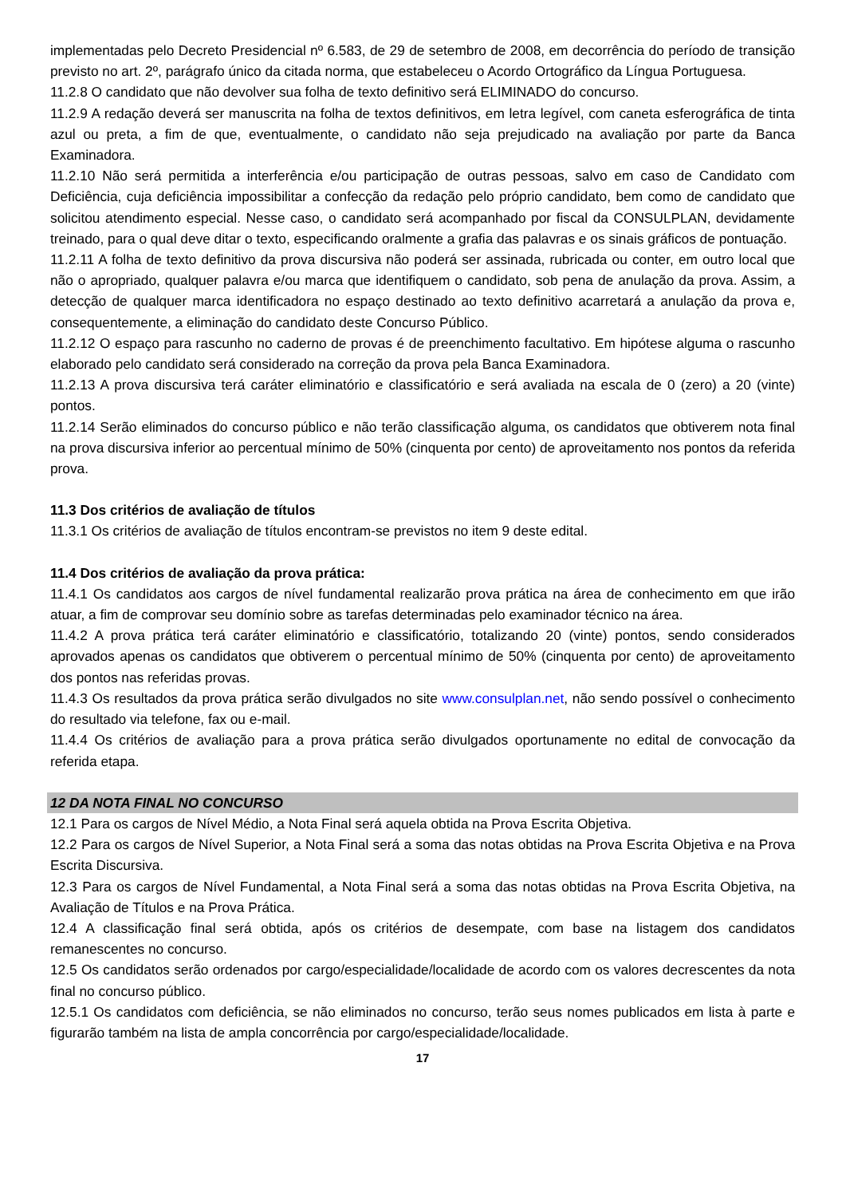implementadas pelo Decreto Presidencial nº 6.583, de 29 de setembro de 2008, em decorrência do período de transição previsto no art. 2º, parágrafo único da citada norma, que estabeleceu o Acordo Ortográfico da Língua Portuguesa.
11.2.8 O candidato que não devolver sua folha de texto definitivo será ELIMINADO do concurso.
11.2.9 A redação deverá ser manuscrita na folha de textos definitivos, em letra legível, com caneta esferográfica de tinta azul ou preta, a fim de que, eventualmente, o candidato não seja prejudicado na avaliação por parte da Banca Examinadora.
11.2.10 Não será permitida a interferência e/ou participação de outras pessoas, salvo em caso de Candidato com Deficiência, cuja deficiência impossibilitar a confecção da redação pelo próprio candidato, bem como de candidato que solicitou atendimento especial. Nesse caso, o candidato será acompanhado por fiscal da CONSULPLAN, devidamente treinado, para o qual deve ditar o texto, especificando oralmente a grafia das palavras e os sinais gráficos de pontuação.
11.2.11 A folha de texto definitivo da prova discursiva não poderá ser assinada, rubricada ou conter, em outro local que não o apropriado, qualquer palavra e/ou marca que identifiquem o candidato, sob pena de anulação da prova. Assim, a detecção de qualquer marca identificadora no espaço destinado ao texto definitivo acarretará a anulação da prova e, consequentemente, a eliminação do candidato deste Concurso Público.
11.2.12 O espaço para rascunho no caderno de provas é de preenchimento facultativo. Em hipótese alguma o rascunho elaborado pelo candidato será considerado na correção da prova pela Banca Examinadora.
11.2.13 A prova discursiva terá caráter eliminatório e classificatório e será avaliada na escala de 0 (zero) a 20 (vinte) pontos.
11.2.14 Serão eliminados do concurso público e não terão classificação alguma, os candidatos que obtiverem nota final na prova discursiva inferior ao percentual mínimo de 50% (cinquenta por cento) de aproveitamento nos pontos da referida prova.
11.3 Dos critérios de avaliação de títulos
11.3.1 Os critérios de avaliação de títulos encontram-se previstos no item 9 deste edital.
11.4 Dos critérios de avaliação da prova prática:
11.4.1 Os candidatos aos cargos de nível fundamental realizarão prova prática na área de conhecimento em que irão atuar, a fim de comprovar seu domínio sobre as tarefas determinadas pelo examinador técnico na área.
11.4.2 A prova prática terá caráter eliminatório e classificatório, totalizando 20 (vinte) pontos, sendo considerados aprovados apenas os candidatos que obtiverem o percentual mínimo de 50% (cinquenta por cento) de aproveitamento dos pontos nas referidas provas.
11.4.3 Os resultados da prova prática serão divulgados no site www.consulplan.net, não sendo possível o conhecimento do resultado via telefone, fax ou e-mail.
11.4.4 Os critérios de avaliação para a prova prática serão divulgados oportunamente no edital de convocação da referida etapa.
12 DA NOTA FINAL NO CONCURSO
12.1 Para os cargos de Nível Médio, a Nota Final será aquela obtida na Prova Escrita Objetiva.
12.2 Para os cargos de Nível Superior, a Nota Final será a soma das notas obtidas na Prova Escrita Objetiva e na Prova Escrita Discursiva.
12.3 Para os cargos de Nível Fundamental, a Nota Final será a soma das notas obtidas na Prova Escrita Objetiva, na Avaliação de Títulos e na Prova Prática.
12.4 A classificação final será obtida, após os critérios de desempate, com base na listagem dos candidatos remanescentes no concurso.
12.5 Os candidatos serão ordenados por cargo/especialidade/localidade de acordo com os valores decrescentes da nota final no concurso público.
12.5.1 Os candidatos com deficiência, se não eliminados no concurso, terão seus nomes publicados em lista à parte e figurarão também na lista de ampla concorrência por cargo/especialidade/localidade.
17